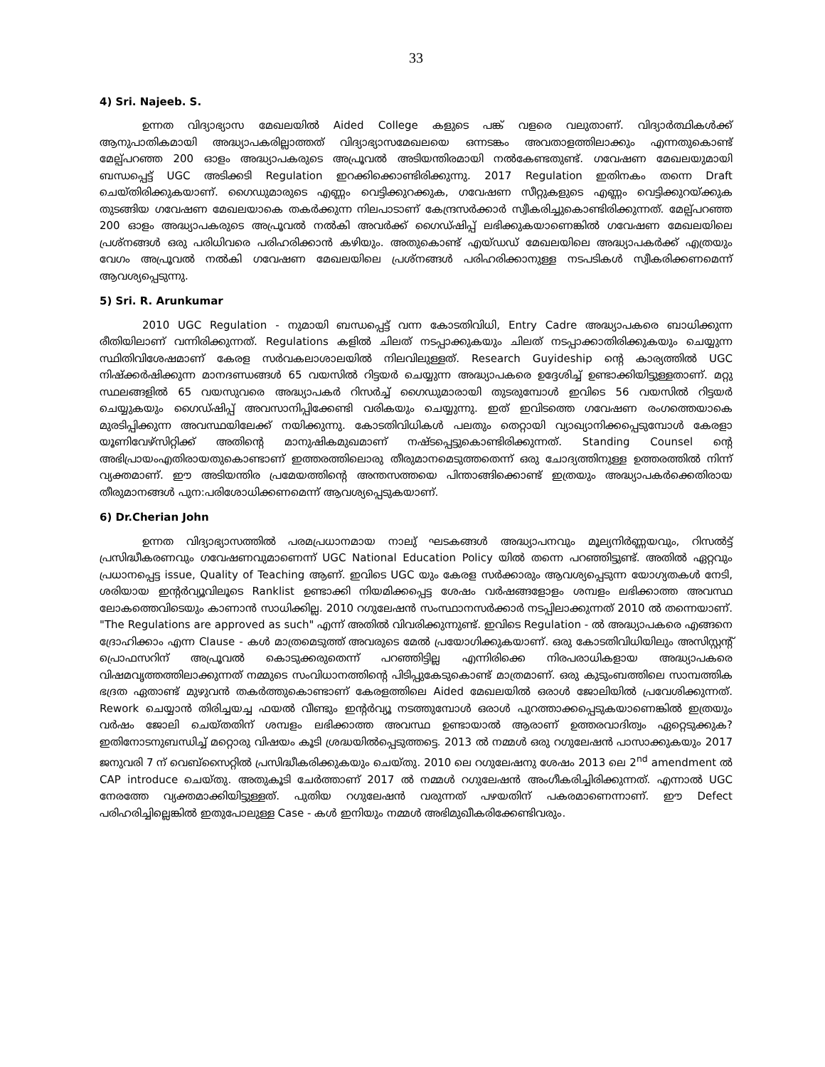33
4) Sri. Najeeb. S.
ഉന്നത വിദ്യാഭ്യാസ മേഖലയിൽ Aided College കളുടെ പങ്ക് വളരെ വലുതാണ്. വിദ്യാർത്ഥികൾക്ക് ആനുപാതികമായി അദ്ധ്യാപകരില്ലാത്തത് വിദ്യാഭ്യാസമേഖലയെ ഒന്നടങ്കം അവതാളത്തിലാക്കും എന്നതുകൊണ്ട് മേല്പ്പറഞ്ഞ 200 ഓളം അദ്ധ്യാപകരുടെ അപ്രൂവൽ അടിയന്തിരമായി നൽകേണ്ടതുണ്ട്. ഗവേഷണ മേഖലയുമായി ബന്ധപ്പെട്ട് UGC അടിക്കടി Regulation ഇറക്കിക്കൊണ്ടിരിക്കുന്നു. 2017 Regulation ഇതിനകം തന്നെ Draft ചെയ്തിരിക്കുകയാണ്. ഗൈഡുമാരുടെ എണ്ണം വെട്ടിക്കുറക്കുക, ഗവേഷണ സീറ്റുകളുടെ എണ്ണം വെട്ടിക്കുറയ്ക്കുക തുടങ്ങിയ ഗവേഷണ മേഖലയാകെ തകർക്കുന്ന നിലപാടാണ് കേന്ദ്രസർക്കാർ സ്വീകരിച്ചുകൊണ്ടിരിക്കുന്നത്. മേല്പ്പറഞ്ഞ 200 ഓളം അദ്ധ്യാപകരുടെ അപ്രൂവൽ നൽകി അവർക്ക് ഗൈഡ്ഷിപ്പ് ലഭിക്കുകയാണെങ്കിൽ ഗവേഷണ മേഖലയിലെ പ്രശ്നങ്ങൾ ഒരു പരിധിവരെ പരിഹരിക്കാൻ കഴിയും. അതുകൊണ്ട് എയ്ഡഡ് മേഖലയിലെ അദ്ധ്യാപകർക്ക് എത്രയും വേഗം അപ്രൂവൽ നൽകി ഗവേഷണ മേഖലയിലെ പ്രശ്നങ്ങൾ പരിഹരിക്കാനുള്ള നടപടികൾ സ്വീകരിക്കണമെന്ന് ആവശ്യപ്പെടുന്നു.
5) Sri. R. Arunkumar
2010 UGC Regulation - നുമായി ബന്ധപ്പെട്ട് വന്ന കോടതിവിധി, Entry Cadre അദ്ധ്യാപകരെ ബാധിക്കുന്ന രീതിയിലാണ് വന്നിരിക്കുന്നത്. Regulations കളിൽ ചിലത് നടപ്പാക്കുകയും ചിലത് നടപ്പാക്കാതിരിക്കുകയും ചെയ്യുന്ന സ്ഥിതിവിശേഷമാണ് കേരള സർവകലാശാലയിൽ നിലവിലുള്ളത്. Research Guyideship ന്റെ കാര്യത്തിൽ UGC നിഷ്ക്കർഷിക്കുന്ന മാനദണ്ഡങ്ങൾ 65 വയസിൽ റിട്ടയർ ചെയ്യുന്ന അദ്ധ്യാപകരെ ഉദ്ദേശിച്ച് ഉണ്ടാക്കിയിട്ടുള്ളതാണ്. മറ്റു സ്ഥലങ്ങളിൽ 65 വയസുവരെ അദ്ധ്യാപകർ റിസർച്ച് ഗൈഡുമാരായി തുടരുമ്പോൾ ഇവിടെ 56 വയസിൽ റിട്ടയർ ചെയ്യുകയും ഗൈഡ്ഷിപ്പ് അവസാനിപ്പിക്കേണ്ടി വരികയും ചെയ്യുന്നു. ഇത് ഇവിടത്തെ ഗവേഷണ രംഗത്തെയാകെ മുരടിപ്പിക്കുന്ന അവസ്ഥയിലേക്ക് നയിക്കുന്നു. കോടതിവിധികൾ പലതും തെറ്റായി വ്യാഖ്യാനിക്കപ്പെടുമ്പോൾ കേരളാ യൂണിവേഴ്സിറ്റിക്ക് അതിന്റെ മാനുഷികമുഖമാണ് നഷ്ടപ്പെട്ടുകൊണ്ടിരിക്കുന്നത്. Standing Counsel ന്റെ അഭിപ്രായംഎതിരായതുകൊണ്ടാണ് ഇത്തരത്തിലൊരു തീരുമാനമെടുത്തതെന്ന് ഒരു ചോദ്യത്തിനുള്ള ഉത്തരത്തിൽ നിന്ന് വ്യക്തമാണ്. ഈ അടിയന്തിര പ്രമേയത്തിന്റെ അന്തസത്തയെ പിന്താങ്ങിക്കൊണ്ട് ഇത്രയും അദ്ധ്യാപകർക്കെതിരായ തീരുമാനങ്ങൾ പുന:പരിശോധിക്കണമെന്ന് ആവശ്യപ്പെടുകയാണ്.
6) Dr.Cherian John
ഉന്നത വിദ്യാഭ്യാസത്തിൽ പരമപ്രധാനമായ നാലു് ഘടകങ്ങൾ അദ്ധ്യാപനവും മൂല്യനിർണ്ണയവും, റിസൽട്ട് പ്രസിദ്ധീകരണവും ഗവേഷണവുമാണെന്ന് UGC National Education Policy യിൽ തന്നെ പറഞ്ഞിട്ടുണ്ട്. അതിൽ ഏറ്റവും പ്രധാനപ്പെട്ട issue, Quality of Teaching ആണ്. ഇവിടെ UGC യും കേരള സർക്കാരും ആവശ്യപ്പെടുന്ന യോഗ്യതകൾ നേടി, ശരിയായ ഇന്റർവ്യൂവിലൂടെ Ranklist ഉണ്ടാക്കി നിയമിക്കപ്പെട്ട ശേഷം വർഷങ്ങളോളം ശമ്പളം ലഭിക്കാത്ത അവസ്ഥ ലോകത്തെവിടെയും കാണാൻ സാധിക്കില്ല. 2010 റഗുലേഷൻ സംസ്ഥാനസർക്കാർ നടപ്പിലാക്കുന്നത് 2010 ൽ തന്നെയാണ്. "The Regulations are approved as such" എന്ന് അതിൽ വിവരിക്കുന്നുണ്ട്. ഇവിടെ Regulation - ൽ അദ്ധ്യാപകരെ എങ്ങനെ ദ്രോഹിക്കാം എന്ന Clause - കൾ മാത്രമെടുത്ത് അവരുടെ മേൽ പ്രയോഗിക്കുകയാണ്. ഒരു കോടതിവിധിയിലും അസിസ്റ്റന്റ് പ്രൊഫസറിന് അപ്രൂവൽ കൊടുക്കരുതെന്ന് പറഞ്ഞിട്ടില്ല എന്നിരിക്കെ നിരപരാധികളായ അദ്ധ്യാപകരെ വിഷമവൃത്തത്തിലാക്കുന്നത് നമ്മുടെ സംവിധാനത്തിന്റെ പിടിപ്പുകേടുകൊണ്ട് മാത്രമാണ്. ഒരു കുടുംബത്തിലെ സാമ്പത്തിക ഭദ്രത ഏതാണ്ട് മുഴുവൻ തകർത്തുകൊണ്ടാണ് കേരളത്തിലെ Aided മേഖലയിൽ ഒരാൾ ജോലിയിൽ പ്രവേശിക്കുന്നത്. Rework ചെയ്യാൻ തിരിച്ചയച്ച ഫയൽ വീണ്ടും ഇന്റർവ്യൂ നടത്തുമ്പോൾ ഒരാൾ പുറത്താക്കപ്പെടുകയാണെങ്കിൽ ഇത്രയും വർഷം ജോലി ചെയ്തതിന് ശമ്പളം ലഭിക്കാത്ത അവസ്ഥ ഉണ്ടായാൽ ആരാണ് ഉത്തരവാദിത്വം ഏറ്റെടുക്കുക? ഇതിനോടനുബന്ധിച്ച് മറ്റൊരു വിഷയം കൂടി ശ്രദ്ധയിൽപ്പെടുത്തട്ടെ. 2013 ൽ നമ്മൾ ഒരു റഗുലേഷൻ പാസാക്കുകയും 2017 ജനുവരി 7 ന് വെബ്സൈറ്റിൽ പ്രസിദ്ധീകരിക്കുകയും ചെയ്തു. 2010 ലെ റഗുലേഷനു ശേഷം 2013 ലെ 2<sup>nd</sup> amendment ൽ CAP introduce ചെയ്തു. അതുകൂടി ചേർത്താണ് 2017 ൽ നമ്മൾ റഗുലേഷൻ അംഗീകരിച്ചിരിക്കുന്നത്. എന്നാൽ UGC നേരത്തേ വ്യക്തമാക്കിയിട്ടുള്ളത്. പുതിയ റഗുലേഷൻ വരുന്നത് പഴയതിന് പകരമാണെന്നാണ്. ഈ Defect പരിഹരിച്ചില്ലെങ്കിൽ ഇതുപോലുള്ള Case - കൾ ഇനിയും നമ്മൾ അഭിമുഖീകരിക്കേണ്ടിവരും.